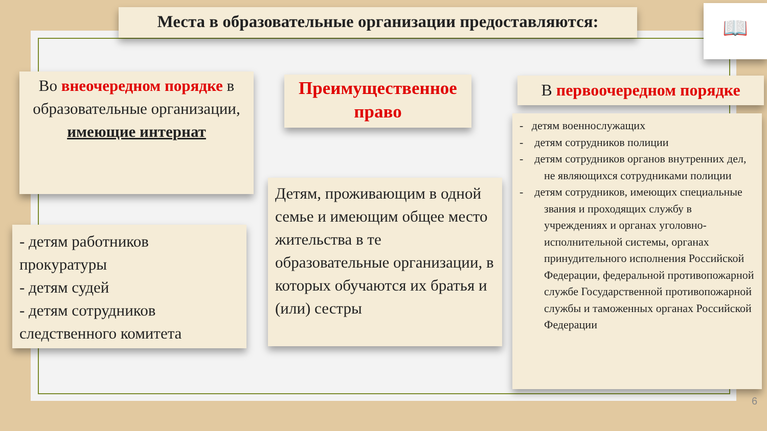Места в образовательные организации предоставляются:
📖
Во внеочередном порядке в образовательные организации, имеющие интернат
Преимущественное право
В первоочередном порядке
- детям работников прокуратуры
- детям судей
- детям сотрудников следственного комитета
Детям, проживающим в одной семье и имеющим общее место жительства в те образовательные организации, в которых обучаются их братья и (или) сестры
- детям военнослужащих
- детям сотрудников полиции
- детям сотрудников органов внутренних дел, не являющихся сотрудниками полиции
- детям сотрудников, имеющих специальные звания и проходящих службу в учреждениях и органах уголовно-исполнительной системы, органах принудительного исполнения Российской Федерации, федеральной противопожарной службе Государственной противопожарной службы и таможенных органах Российской Федерации
6